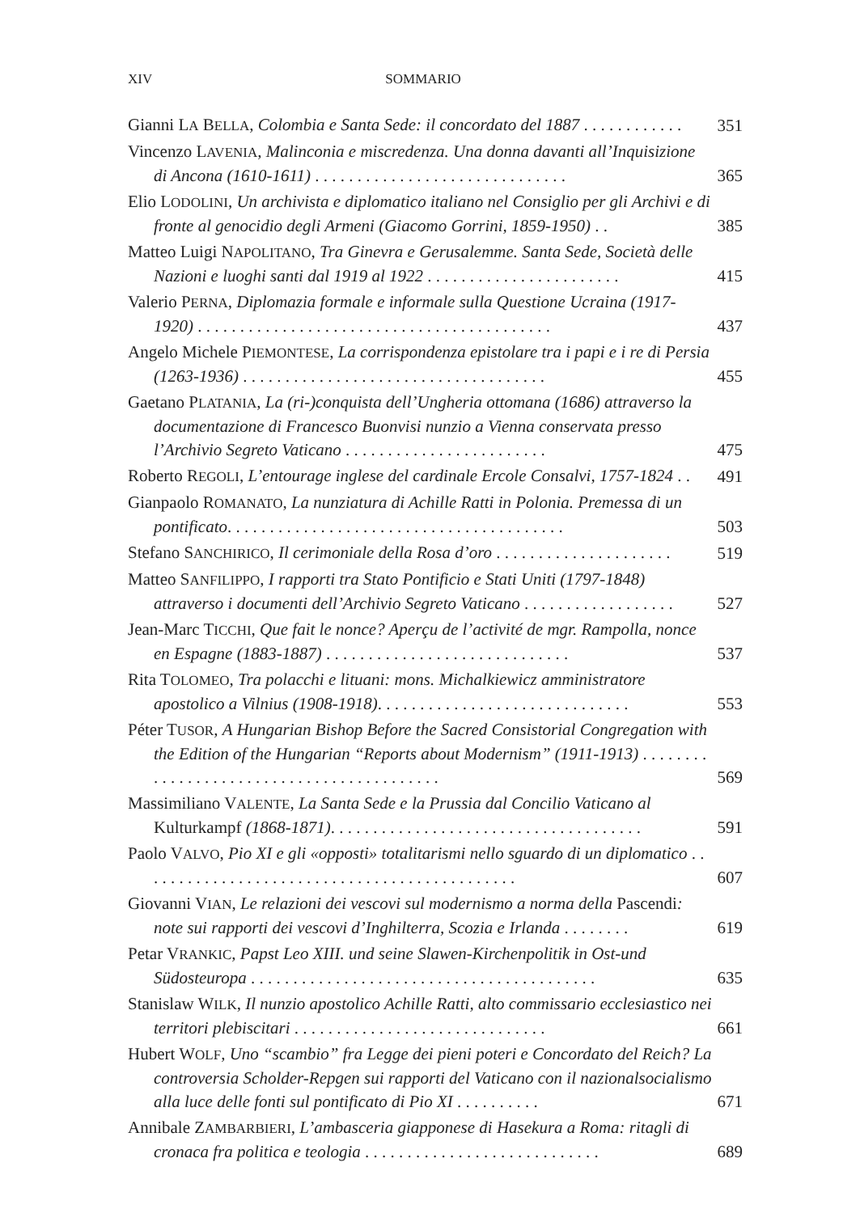XIV SOMMARIO
Gianni LA BELLA, Colombia e Santa Sede: il concordato del 1887 . . . . . . . . . . . .
351
Vincenzo LAVENIA, Malinconia e miscredenza. Una donna davanti all’Inquisizione di Ancona (1610-1611) . . . . . . . . . . . . . . . . . . . . . . . . . . . . . .
365
Elio LODOLINI, Un archivista e diplomatico italiano nel Consiglio per gli Archivi e di fronte al genocidio degli Armeni (Giacomo Gorrini, 1859-1950) . .
385
Matteo Luigi NAPOLITANO, Tra Ginevra e Gerusalemme. Santa Sede, Società delle Nazioni e luoghi santi dal 1919 al 1922 . . . . . . . . . . . . . . . . . . . . . . .
415
Valerio PERNA, Diplomazia formale e informale sulla Questione Ucraina (1917-1920) . . . . . . . . . . . . . . . . . . . . . . . . . . . . . . . . . . . . . . . . . .
437
Angelo Michele PIEMONTESE, La corrispondenza epistolare tra i papi e i re di Persia (1263-1936) . . . . . . . . . . . . . . . . . . . . . . . . . . . . . . . . . . . .
455
Gaetano PLATANIA, La (ri-)conquista dell’Ungheria ottomana (1686) attraverso la documentazione di Francesco Buonvisi nunzio a Vienna conservata presso l’Archivio Segreto Vaticano . . . . . . . . . . . . . . . . . . . . . . . .
475
Roberto REGOLI, L’entourage inglese del cardinale Ercole Consalvi, 1757-1824 . .
491
Gianpaolo ROMANATO, La nunziatura di Achille Ratti in Polonia. Premessa di un pontificato. . . . . . . . . . . . . . . . . . . . . . . . . . . . . . . . . . . . . . . .
503
Stefano SANCHIRICO, Il cerimoniale della Rosa d’oro . . . . . . . . . . . . . . . . . . . . .
519
Matteo SANFILIPPO, I rapporti tra Stato Pontificio e Stati Uniti (1797-1848) attraverso i documenti dell’Archivio Segreto Vaticano . . . . . . . . . . . . . . . . . .
527
Jean-Marc TICCHI, Que fait le nonce? Aperçu de l’activité de mgr. Rampolla, nonce en Espagne (1883-1887) . . . . . . . . . . . . . . . . . . . . . . . . . . . . .
537
Rita TOLOMEO, Tra polacchi e lituani: mons. Michalkiewicz amministratore apostolico a Vilnius (1908-1918). . . . . . . . . . . . . . . . . . . . . . . . . . . . . .
553
Péter TUSOR, A Hungarian Bishop Before the Sacred Consistorial Congregation with the Edition of the Hungarian “Reports about Modernism” (1911-1913) . . . . . . . . . . . . . . . . . . . . . . . . . . . . . . . . . . . . . . . . . .
569
Massimiliano VALENTE, La Santa Sede e la Prussia dal Concilio Vaticano al Kulturkampf (1868-1871). . . . . . . . . . . . . . . . . . . . . . . . . . . . . . . . . . . . .
591
Paolo VALVO, Pio XI e gli «opposti» totalitarismi nello sguardo di un diplomatico . . . . . . . . . . . . . . . . . . . . . . . . . . . . . . . . . . . . . . . . . . . . .
607
Giovanni VIAN, Le relazioni dei vescovi sul modernismo a norma della Pascendi: note sui rapporti dei vescovi d’Inghilterra, Scozia e Irlanda . . . . . . . .
619
Petar VRANKIC, Papst Leo XIII. und seine Slawen-Kirchenpolitik in Ost-und Südosteuropa . . . . . . . . . . . . . . . . . . . . . . . . . . . . . . . . . . . . . . . . .
635
Stanislaw WILK, Il nunzio apostolico Achille Ratti, alto commissario ecclesiastico nei territori plebiscitari . . . . . . . . . . . . . . . . . . . . . . . . . . . . . .
661
Hubert WOLF, Uno “scambio” fra Legge dei pieni poteri e Concordato del Reich? La controversia Scholder-Repgen sui rapporti del Vaticano con il nazionalsocialismo alla luce delle fonti sul pontificato di Pio XI . . . . . . . . . .
671
Annibale ZAMBARBIERI, L’ambasceria giapponese di Hasekura a Roma: ritagli di cronaca fra politica e teologia . . . . . . . . . . . . . . . . . . . . . . . . . . . .
689